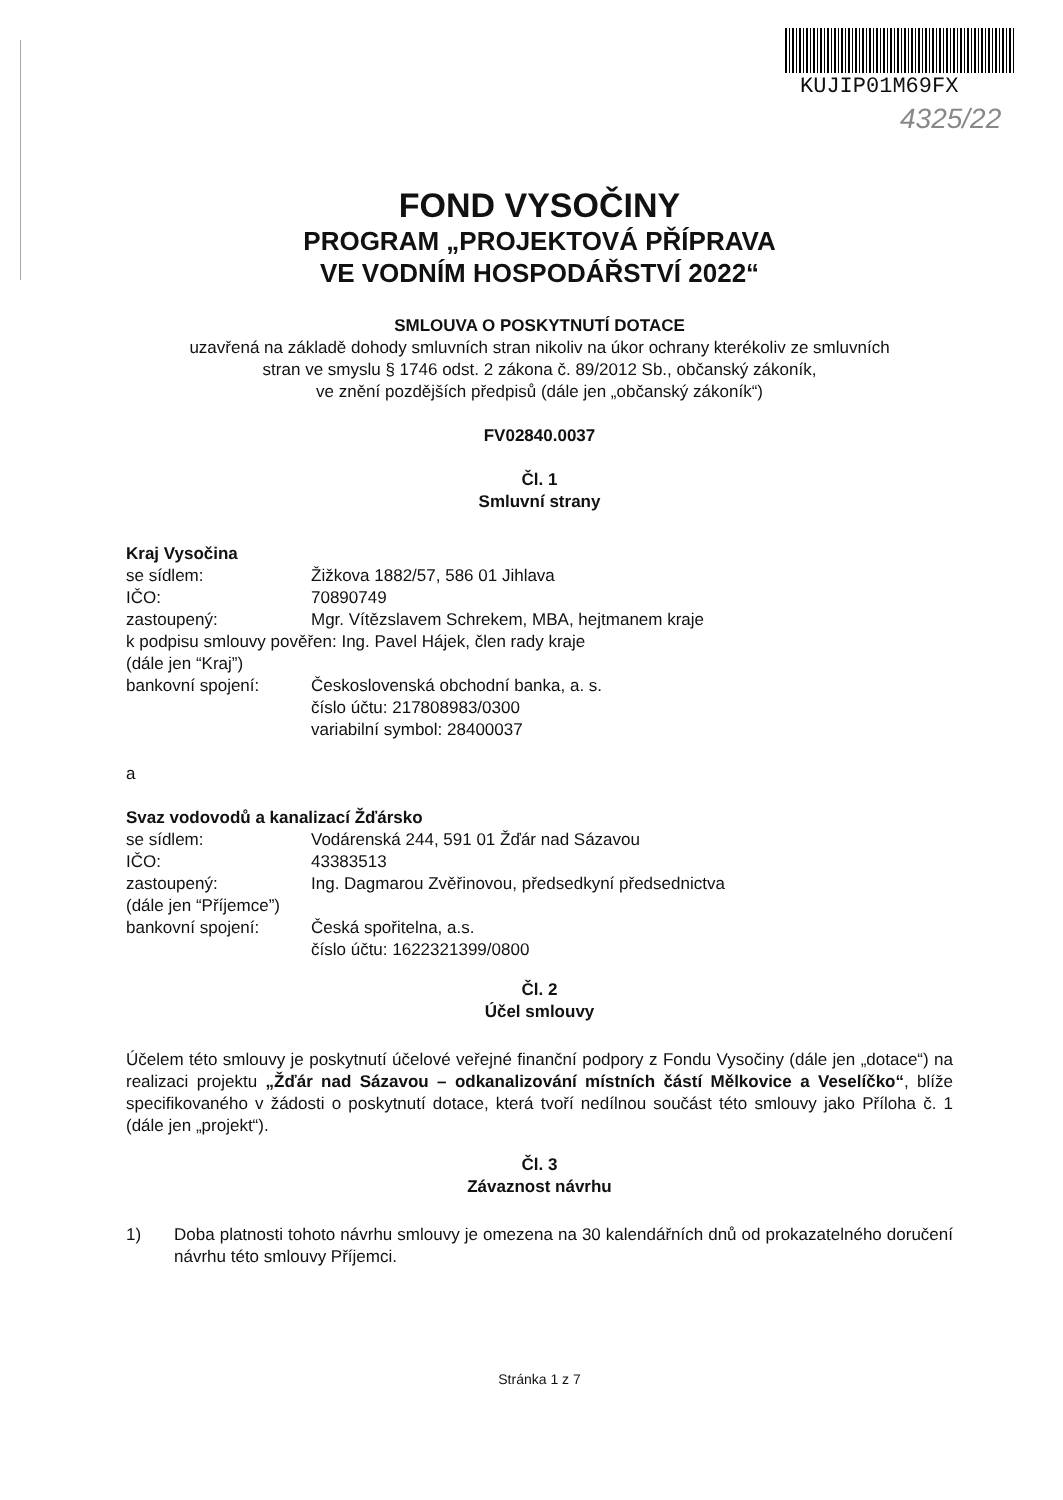KUJIP01M69FX
4325/22
FOND VYSOČINY
PROGRAM „PROJEKTOVÁ PŘÍPRAVA
VE VODNÍM HOSPODÁŘSTVÍ 2022“
SMLOUVA O POSKYTNUTÍ DOTACE
uzavřená na základě dohody smluvních stran nikoliv na úkor ochrany kterékoliv ze smluvních
stran ve smyslu § 1746 odst. 2 zákona č. 89/2012 Sb., občanský zákoník,
ve znění pozdějších předpisů (dále jen „občanský zákoník“)
FV02840.0037
Čl. 1
Smluvní strany
Kraj Vysočina
se sídlem: Žižkova 1882/57, 586 01 Jihlava
IČO: 70890749
zastoupený: Mgr. Vítězslavem Schrekem, MBA, hejtmanem kraje
k podpisu smlouvy pověřen: Ing. Pavel Hájek, člen rady kraje
(dále jen “Kraj”)
bankovní spojení: Československá obchodní banka, a. s.
číslo účtu: 217808983/0300
variabilní symbol: 28400037
a
Svaz vodovodů a kanalizací Žďársko
se sídlem: Vodárenská 244, 591 01 Žďár nad Sázavou
IČO: 43383513
zastoupený: Ing. Dagmarou Zvěřinovou, předsedkyní předsednictva
(dále jen “Příjemce”)
bankovní spojení: Česká spořitelna, a.s.
číslo účtu: 1622321399/0800
Čl. 2
Účel smlouvy
Účelem této smlouvy je poskytnutí účelové veřejné finanční podpory z Fondu Vysočiny (dále jen „dotace“) na realizaci projektu „Žďár nad Sázavou – odkanalizování místních částí Mělkovice a Veselíčko“, blíže specifikovaného v žádosti o poskytnutí dotace, která tvoří nedílnou součást této smlouvy jako Příloha č. 1 (dále jen „projekt“).
Čl. 3
Závaznost návrhu
1) Doba platnosti tohoto návrhu smlouvy je omezena na 30 kalendářních dnů od prokazatelného doručení návrhu této smlouvy Příjemci.
Stránka 1 z 7